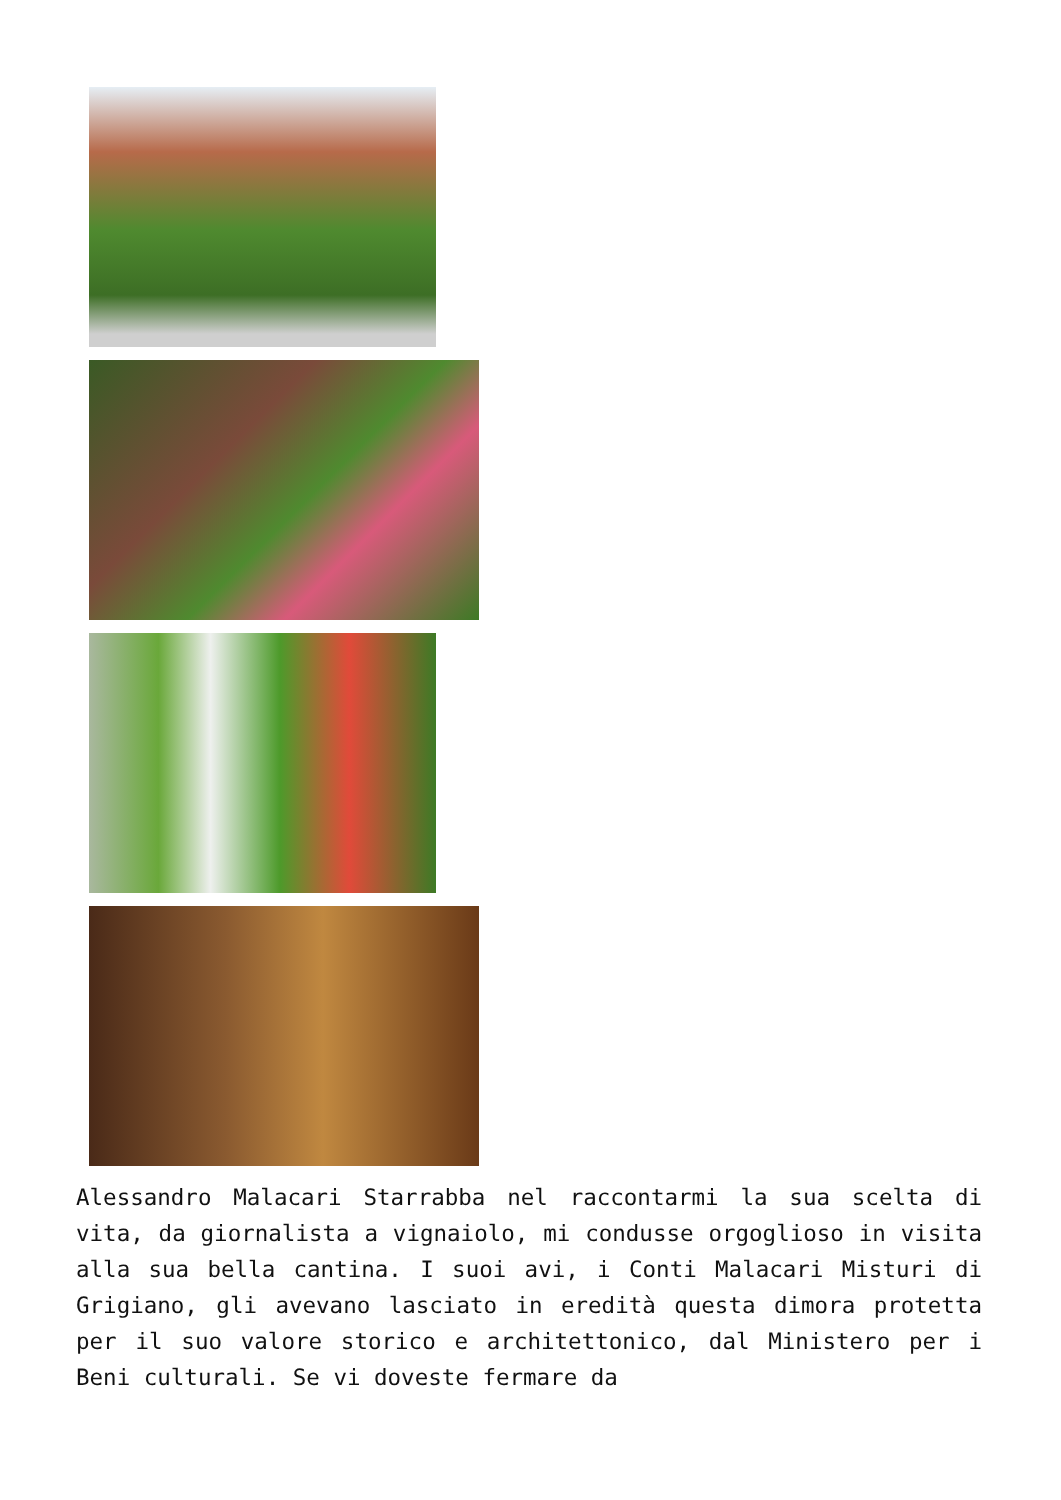Alessandro Malacari Starrabba nel raccontarmi la sua scelta di vita, da giornalista a vignaiolo, mi condusse orgoglioso in visita alla sua bella cantina. I suoi avi, i Conti Malacari Misturi di Grigiano, gli avevano lasciato in eredità questa dimora protetta per il suo valore storico e architettonico, dal Ministero per i Beni culturali. Se vi doveste fermare da